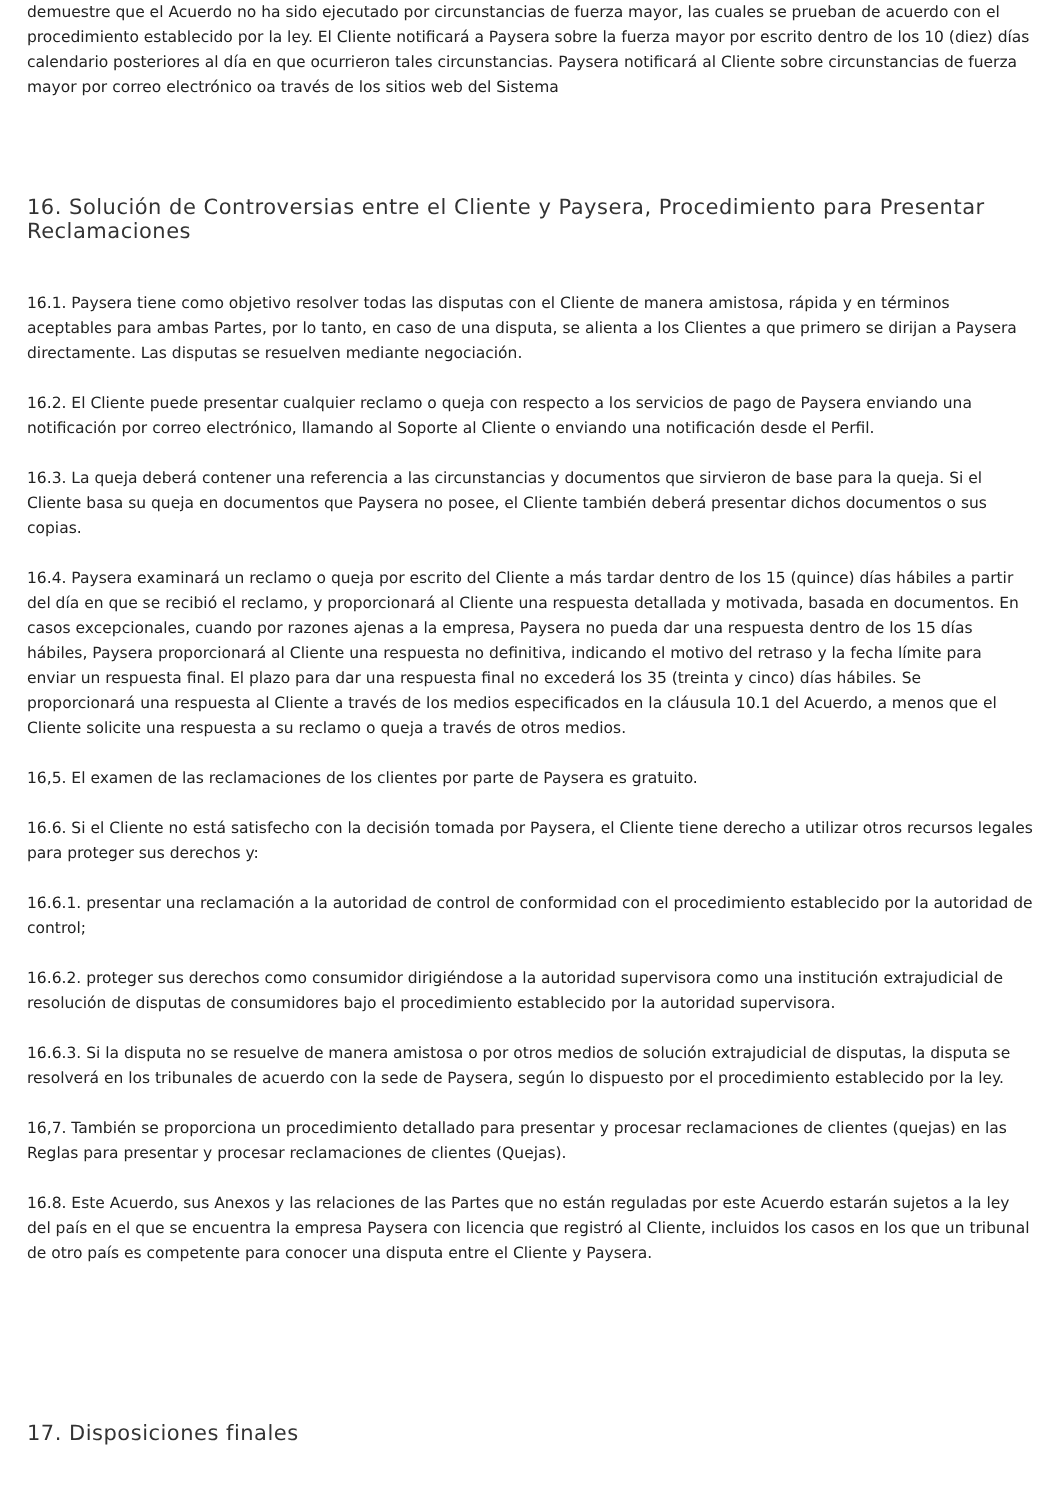demuestre que el Acuerdo no ha sido ejecutado por circunstancias de fuerza mayor, las cuales se prueban de acuerdo con el procedimiento establecido por la ley. El Cliente notificará a Paysera sobre la fuerza mayor por escrito dentro de los 10 (diez) días calendario posteriores al día en que ocurrieron tales circunstancias. Paysera notificará al Cliente sobre circunstancias de fuerza mayor por correo electrónico oa través de los sitios web del Sistema
16. Solución de Controversias entre el Cliente y Paysera, Procedimiento para Presentar Reclamaciones
16.1. Paysera tiene como objetivo resolver todas las disputas con el Cliente de manera amistosa, rápida y en términos aceptables para ambas Partes, por lo tanto, en caso de una disputa, se alienta a los Clientes a que primero se dirijan a Paysera directamente. Las disputas se resuelven mediante negociación.
16.2. El Cliente puede presentar cualquier reclamo o queja con respecto a los servicios de pago de Paysera enviando una notificación por correo electrónico, llamando al Soporte al Cliente o enviando una notificación desde el Perfil.
16.3. La queja deberá contener una referencia a las circunstancias y documentos que sirvieron de base para la queja. Si el Cliente basa su queja en documentos que Paysera no posee, el Cliente también deberá presentar dichos documentos o sus copias.
16.4. Paysera examinará un reclamo o queja por escrito del Cliente a más tardar dentro de los 15 (quince) días hábiles a partir del día en que se recibió el reclamo, y proporcionará al Cliente una respuesta detallada y motivada, basada en documentos. En casos excepcionales, cuando por razones ajenas a la empresa, Paysera no pueda dar una respuesta dentro de los 15 días hábiles, Paysera proporcionará al Cliente una respuesta no definitiva, indicando el motivo del retraso y la fecha límite para enviar un respuesta final. El plazo para dar una respuesta final no excederá los 35 (treinta y cinco) días hábiles. Se proporcionará una respuesta al Cliente a través de los medios especificados en la cláusula 10.1 del Acuerdo, a menos que el Cliente solicite una respuesta a su reclamo o queja a través de otros medios.
16,5. El examen de las reclamaciones de los clientes por parte de Paysera es gratuito.
16.6. Si el Cliente no está satisfecho con la decisión tomada por Paysera, el Cliente tiene derecho a utilizar otros recursos legales para proteger sus derechos y:
16.6.1. presentar una reclamación a la autoridad de control de conformidad con el procedimiento establecido por la autoridad de control;
16.6.2. proteger sus derechos como consumidor dirigiéndose a la autoridad supervisora como una institución extrajudicial de resolución de disputas de consumidores bajo el procedimiento establecido por la autoridad supervisora.
16.6.3. Si la disputa no se resuelve de manera amistosa o por otros medios de solución extrajudicial de disputas, la disputa se resolverá en los tribunales de acuerdo con la sede de Paysera, según lo dispuesto por el procedimiento establecido por la ley.
16,7. También se proporciona un procedimiento detallado para presentar y procesar reclamaciones de clientes (quejas) en las Reglas para presentar y procesar reclamaciones de clientes (Quejas).
16.8. Este Acuerdo, sus Anexos y las relaciones de las Partes que no están reguladas por este Acuerdo estarán sujetos a la ley del país en el que se encuentra la empresa Paysera con licencia que registró al Cliente, incluidos los casos en los que un tribunal de otro país es competente para conocer una disputa entre el Cliente y Paysera.
17. Disposiciones finales